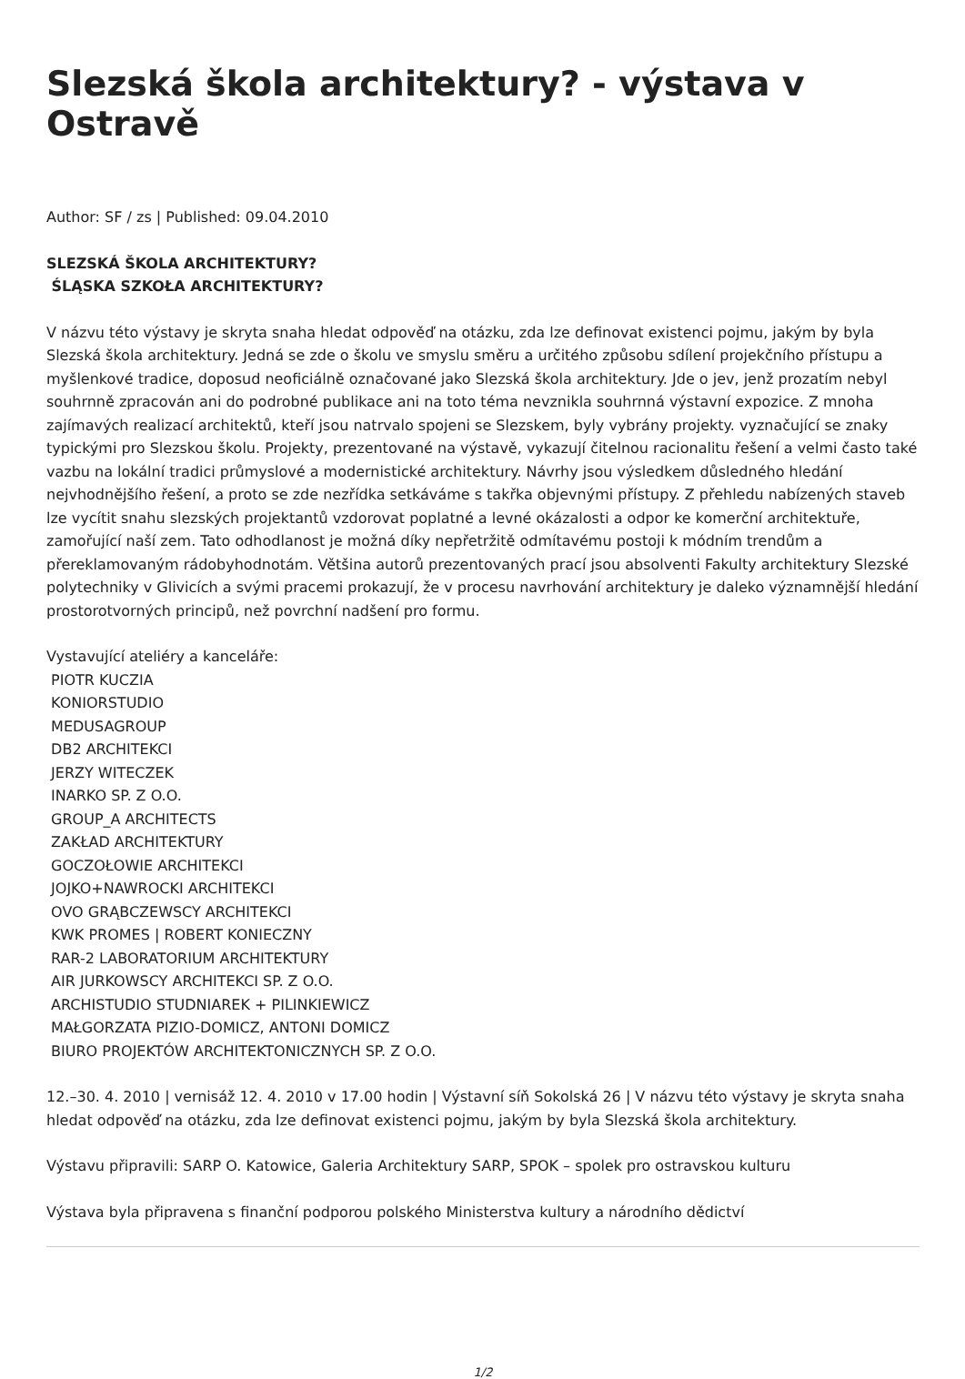Slezská škola architektury? - výstava v Ostravě
Author: SF / zs | Published: 09.04.2010
SLEZSKÁ ŠKOLA ARCHITEKTURY?
ŚLĄSKA SZKOŁA ARCHITEKTURY?
V názvu této výstavy je skryta snaha hledat odpověď na otázku, zda lze definovat existenci pojmu, jakým by byla Slezská škola architektury. Jedná se zde o školu ve smyslu směru a určitého způsobu sdílení projekčního přístupu a myšlenkové tradice, doposud neoficiálně označované jako Slezská škola architektury. Jde o jev, jenž prozatím nebyl souhrnně zpracován ani do podrobné publikace ani na toto téma nevznikla souhrnná výstavní expozice. Z mnoha zajímavých realizací architektů, kteří jsou natrvalo spojeni se Slezskem, byly vybrány projekty. vyznačující se znaky typickými pro Slezskou školu. Projekty, prezentované na výstavě, vykazují čitelnou racionalitu řešení a velmi často také vazbu na lokální tradici průmyslové a modernistické architektury. Návrhy jsou výsledkem důsledného hledání nejvhodnějšího řešení, a proto se zde nezřídka setkáváme s takřka objevnými přístupy. Z přehledu nabízených staveb lze vycítit snahu slezských projektantů vzdorovat poplatné a levné okázalosti a odpor ke komerční architektuře, zamořující naší zem. Tato odhodlanost je možná díky nepřetržitě odmítavému postoji k módním trendům a přereklamovaným rádobyhodnotám. Většina autorů prezentovaných prací jsou absolventi Fakulty architektury Slezské polytechniky v Glivicích a svými pracemi prokazují, že v procesu navrhování architektury je daleko významnější hledání prostorotvorných principů, než povrchní nadšení pro formu.
Vystavující ateliéry a kanceláře:
PIOTR KUCZIA
KONIORSTUDIO
MEDUSAGROUP
DB2 ARCHITEKCI
JERZY WITECZEK
INARKO SP. Z O.O.
GROUP_A ARCHITECTS
ZAKŁAD ARCHITEKTURY
GOCZOŁOWIE ARCHITEKCI
JOJKO+NAWROCKI ARCHITEKCI
OVO GRĄBCZEWSCY ARCHITEKCI
KWK PROMES | ROBERT KONIECZNY
RAR-2 LABORATORIUM ARCHITEKTURY
AIR JURKOWSCY ARCHITEKCI SP. Z O.O.
ARCHISTUDIO STUDNIAREK + PILINKIEWICZ
MAŁGORZATA PIZIO-DOMICZ, ANTONI DOMICZ
BIURO PROJEKTÓW ARCHITEKTONICZNYCH SP. Z O.O.
12.–30. 4. 2010 | vernisáž 12. 4. 2010 v 17.00 hodin | Výstavní síň Sokolská 26 | V názvu této výstavy je skryta snaha hledat odpověď na otázku, zda lze definovat existenci pojmu, jakým by byla Slezská škola architektury.
Výstavu připravili: SARP O. Katowice, Galeria Architektury SARP, SPOK – spolek pro ostravskou kulturu
Výstava byla připravena s finanční podporou polského Ministerstva kultury a národního dědictví
1/2